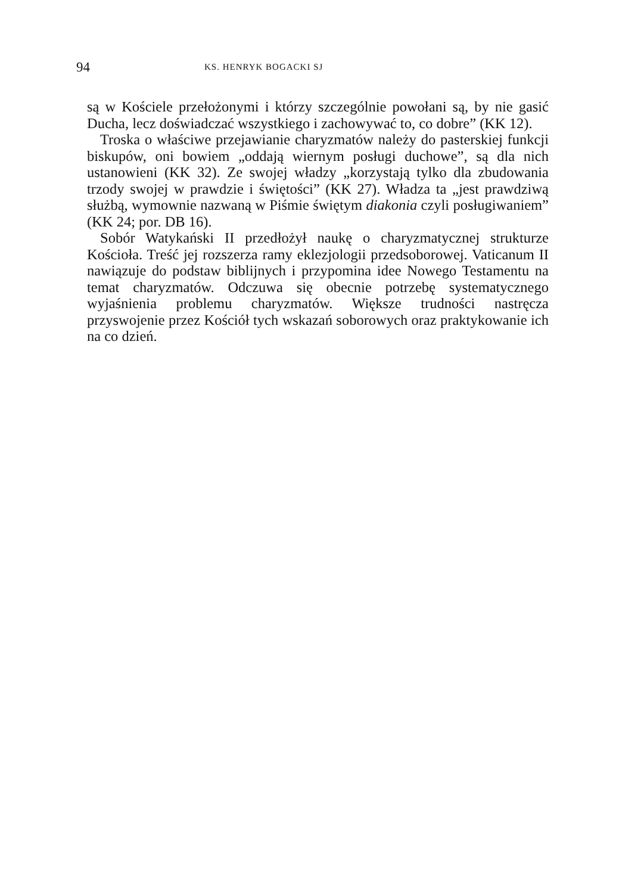94 KS. HENRYK BOGACKI SJ
są w Kościele przełożonymi i którzy szczególnie powołani są, by nie gasić Ducha, lecz doświadczać wszystkiego i zachowywać to, co dobre” (KK 12).
Troska o właściwe przejawianie charyzmatów należy do pasterskiej funkcji biskupów, oni bowiem „oddają wiernym posługi duchowe”, są dla nich ustanowieni (KK 32). Ze swojej władzy „korzystają tylko dla zbudowania trzody swojej w prawdzie i świętości” (KK 27). Władza ta „jest prawdziwą służbą, wymownie nazwaną w Piśmie świętym diakonia czyli posługiwaniem” (KK 24; por. DB 16).
Sobór Watykański II przedłożył naukę o charyzmatycznej strukturze Kościoła. Treść jej rozszerza ramy eklezjologii przedsoborowej. Vaticanum II nawiązuje do podstaw biblijnych i przypomina idee Nowego Testamentu na temat charyzmatów. Odczuwa się obecnie potrzebę systematycznego wyjaśnienia problemu charyzmatów. Większe trudności nastręcza przyswojenie przez Kościół tych wskazań soborowych oraz praktykowanie ich na co dzień.